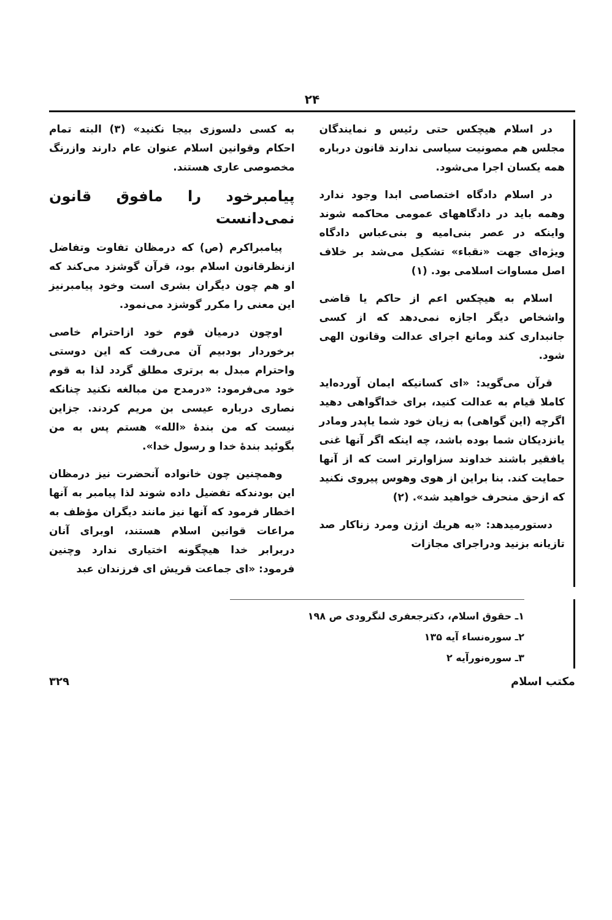۲۴
در اسلام هیچکس حتی رئیس و نمایندگان مجلس هم مصونیت سیاسی ندارند قانون درباره همه یکسان اجرا می‌شود.
در اسلام دادگاه اختصاصی ابدا وجود ندارد وهمه باید در دادگاههای عمومی محاکمه شوند واینکه در عصر بنی‌امیه و بنی‌عباس دادگاه ویژه‌ای جهت «نقباء» تشکیل می‌شد بر خلاف اصل مساوات اسلامی بود. (۱)
اسلام به هیچکس اعم از حاکم یا قاضی واشخاص دیگر اجازه نمی‌دهد که از کسی جانبداری کند ومانع اجرای عدالت وقانون الهی شود.
قرآن می‌گوید: «ای کسانیکه ایمان آورده‌اید کاملا قیام به عدالت کنید، برای خداگواهی دهید اگرچه (این گواهی) به زیان خود شما یاپدر ومادر یانزدیکان شما بوده باشد، چه اینکه اگر آنها غنی یافقیر باشند خداوند سزاوارتر است که از آنها حمایت کند. بنا براین از هوی وهوس پیروی نکنید که ازحق منحرف خواهید شد». (۲)
دستورمیدهد: «به هریك ازژن ومرد زناکار صد تازیانه بزنید ودراجرای مجازات
به کسی دلسوزی بیجا نکنید» (۳) البته تمام احکام وقوانین اسلام عنوان عام دارند وازرنگ مخصوصی عاری هستند.
پیامبرخود را مافوق قانون نمی‌دانست
پیامبراکرم (ص) که درمظان تفاوت وتفاضل ازنظرقانون اسلام بود، قرآن گوشزد می‌کند که او هم چون دیگران بشری است وخود پیامبرنیز این معنی را مکرر گوشزد می‌نمود.
اوچون درمیان قوم خود ازاحترام خاصی برخوردار بودبیم آن می‌رفت که این دوستی واحترام مبدل به برتری مطلق گردد لذا به قوم خود می‌فرمود: «درمدح من مبالغه نکنید چنانکه نصاری درباره عیسی بن مریم کردند. جزاین نیست که من بندهٔ «الله» هستم پس به من بگوئید بندهٔ خدا و رسول خدا».
وهمچنین چون خانواده آنحضرت نیز درمظان این بودندکه تفضیل داده شوند لذا پیامبر به آنها اخطار فرمود که آنها نیز مانند دیگران مؤظف به مراعات قوانین اسلام هستند، اوبرای آنان دربرابر خدا هیچگونه اختیاری ندارد وچنین فرمود: «ای جماعت قریش ای فرزندان عبد
۱ـ حقوق اسلام، دکترجعفری لنگرودی ص ۱۹۸
۲ـ سوره‌نساء آیه ۱۳۵
۳ـ سوره‌نورآیه ۲
مکتب اسلام ۳۲۹